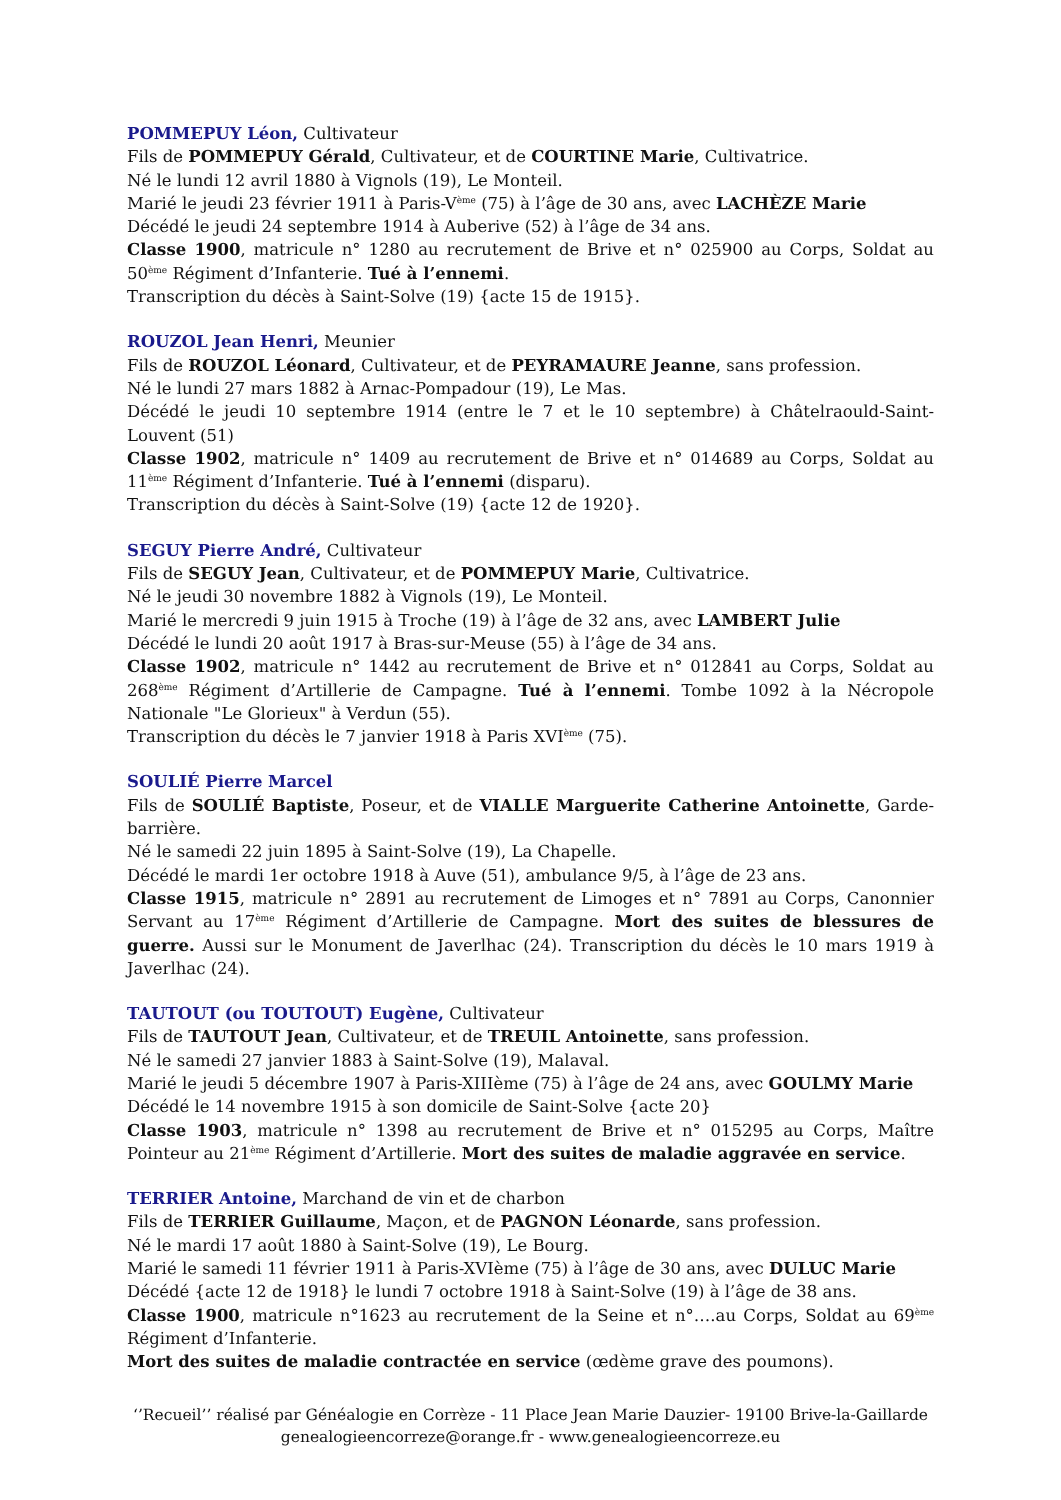POMMEPUY Léon, Cultivateur
Fils de POMMEPUY Gérald, Cultivateur, et de COURTINE Marie, Cultivatrice.
Né le lundi 12 avril 1880 à Vignols (19), Le Monteil.
Marié le jeudi 23 février 1911 à Paris-V<sup>ème</sup> (75) à l’âge de 30 ans, avec LACHÈZE Marie
Décédé le jeudi 24 septembre 1914 à Auberive (52) à l’âge de 34 ans.
Classe 1900, matricule n° 1280 au recrutement de Brive et n° 025900 au Corps, Soldat au 50<sup>ème</sup> Régiment d’Infanterie. Tué à l’ennemi.
Transcription du décès à Saint-Solve (19) {acte 15 de 1915}.
ROUZOL Jean Henri, Meunier
Fils de ROUZOL Léonard, Cultivateur, et de PEYRAMAURE Jeanne, sans profession.
Né le lundi 27 mars 1882 à Arnac-Pompadour (19), Le Mas.
Décédé le jeudi 10 septembre 1914 (entre le 7 et le 10 septembre) à Châtelraould-Saint-Louvent (51)
Classe 1902, matricule n° 1409 au recrutement de Brive et n° 014689 au Corps, Soldat au 11<sup>ème</sup> Régiment d’Infanterie. Tué à l’ennemi (disparu).
Transcription du décès à Saint-Solve (19) {acte 12 de 1920}.
SEGUY Pierre André, Cultivateur
Fils de SEGUY Jean, Cultivateur, et de POMMEPUY Marie, Cultivatrice.
Né le jeudi 30 novembre 1882 à Vignols (19), Le Monteil.
Marié le mercredi 9 juin 1915 à Troche (19) à l’âge de 32 ans, avec LAMBERT Julie
Décédé le lundi 20 août 1917 à Bras-sur-Meuse (55) à l’âge de 34 ans.
Classe 1902, matricule n° 1442 au recrutement de Brive et n° 012841 au Corps, Soldat au 268<sup>ème</sup> Régiment d’Artillerie de Campagne. Tué à l’ennemi. Tombe 1092 à la Nécropole Nationale "Le Glorieux" à Verdun (55).
Transcription du décès le 7 janvier 1918 à Paris XVI<sup>ème</sup> (75).
SOULIÉ Pierre Marcel
Fils de SOULIÉ Baptiste, Poseur, et de VIALLE Marguerite Catherine Antoinette, Garde-barrière.
Né le samedi 22 juin 1895 à Saint-Solve (19), La Chapelle.
Décédé le mardi 1er octobre 1918 à Auve (51), ambulance 9/5, à l’âge de 23 ans.
Classe 1915, matricule n° 2891 au recrutement de Limoges et n° 7891 au Corps, Canonnier Servant au 17<sup>ème</sup> Régiment d’Artillerie de Campagne. Mort des suites de blessures de guerre. Aussi sur le Monument de Javerlhac (24). Transcription du décès le 10 mars 1919 à Javerlhac (24).
TAUTOUT (ou TOUTOUT) Eugène, Cultivateur
Fils de TAUTOUT Jean, Cultivateur, et de TREUIL Antoinette, sans profession.
Né le samedi 27 janvier 1883 à Saint-Solve (19), Malaval.
Marié le jeudi 5 décembre 1907 à Paris-XIIIème (75) à l’âge de 24 ans, avec GOULMY Marie
Décédé le 14 novembre 1915 à son domicile de Saint-Solve {acte 20}
Classe 1903, matricule n° 1398 au recrutement de Brive et n° 015295 au Corps, Maître Pointeur au 21<sup>ème</sup> Régiment d’Artillerie. Mort des suites de maladie aggravée en service.
TERRIER Antoine, Marchand de vin et de charbon
Fils de TERRIER Guillaume, Maçon, et de PAGNON Léonarde, sans profession.
Né le mardi 17 août 1880 à Saint-Solve (19), Le Bourg.
Marié le samedi 11 février 1911 à Paris-XVIème (75) à l’âge de 30 ans, avec DULUC Marie
Décédé {acte 12 de 1918} le lundi 7 octobre 1918 à Saint-Solve (19) à l’âge de 38 ans.
Classe 1900, matricule n°1623 au recrutement de la Seine et n°….au Corps, Soldat au 69<sup>ème</sup> Régiment d’Infanterie.
Mort des suites de maladie contractée en service (œdème grave des poumons).
‘’Recueil’’ réalisé par Généalogie en Corrèze - 11 Place Jean Marie Dauzier- 19100 Brive-la-Gaillarde
genealogieencorreze@orange.fr - www.genealogieencorreze.eu